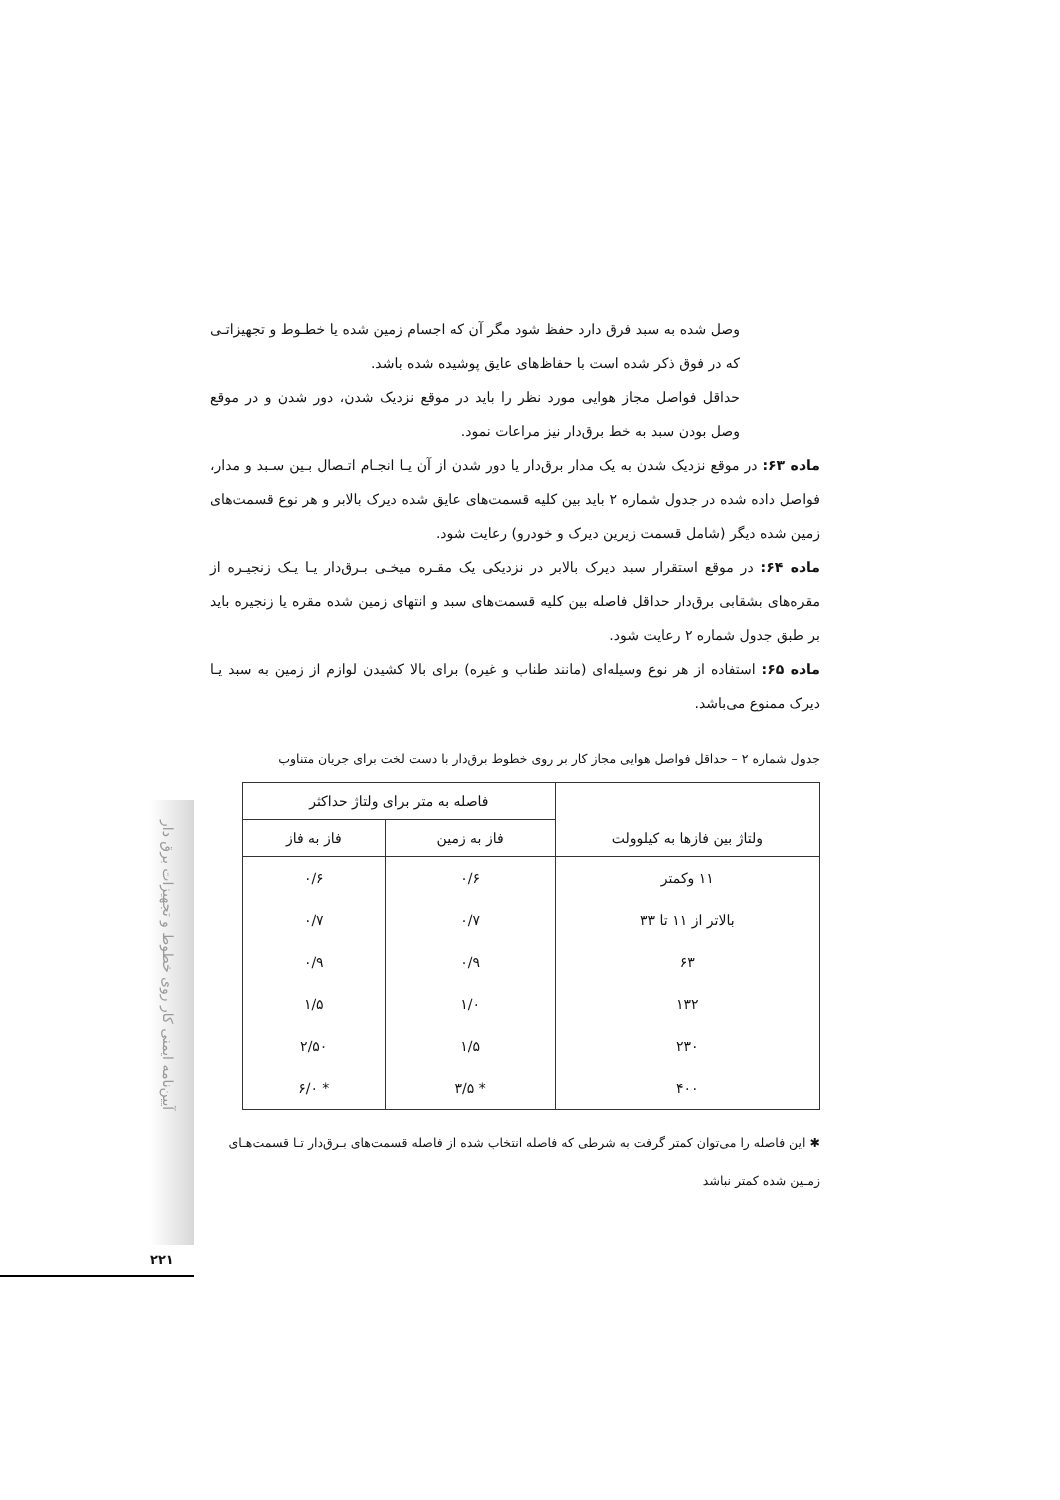آیین‌نامه ایمنی کار روی خطوط و تجهیزات برق دار
۲۲۱
وصل شده به سبد فرق دارد حفظ شود مگر آن که اجسام زمین شده یا خطـوط و تجهیزاتـی که در فوق ذکر شده است با حفاظ‌های عایق پوشیده شده باشد.
حداقل فواصل مجاز هوایی مورد نظر را باید در موقع نزدیک شدن، دور شدن و در موقع وصل بودن سبد به خط برق‌دار نیز مراعات نمود.
ماده ۶۳: در موقع نزدیک شدن به یک مدار برق‌دار یا دور شدن از آن یـا انجـام اتـصال بـین سـبد و مدار، فواصل داده شده در جدول شماره ۲ باید بین کلیه قسمت‌های عایق شده دیرک بالابر و هر نوع قسمت‌های زمین شده دیگر (شامل قسمت زیرین دیرک و خودرو) رعایت شود.
ماده ۶۴: در موقع استقرار سبد دیرک بالابر در نزدیکی یک مقـره میخـی بـرق‌دار یـا یـک زنجیـره از مقره‌های بشقابی برق‌دار حداقل فاصله بین کلیه قسمت‌های سبد و انتهای زمین شده مقره یا زنجیره باید بر طبق جدول شماره ۲ رعایت شود.
ماده ۶۵: استفاده از هر نوع وسیله‌ای (مانند طناب و غیره) برای بالا کشیدن لوازم از زمین به سبد یـا دیرک ممنوع می‌باشد.
جدول شماره ۲ – حداقل فواصل هوایی مجاز کار بر روی خطوط برق‌دار با دست لخت برای جریان متناوب
| ولتاژ بین فازها به کیلوولت | فاصله به متر برای ولتاژ حداکثر | |
| --- | --- | --- |
| | فاز به زمین | فاز به فاز |
| ۱۱ وکمتر | ۰/۶ | ۰/۶ |
| بالاتر از ۱۱ تا ۳۳ | ۰/۷ | ۰/۷ |
| ۶۳ | ۰/۹ | ۰/۹ |
| ۱۳۲ | ۱/۰ | ۱/۵ |
| ۲۳۰ | ۱/۵ | ۲/۵۰ |
| ۴۰۰ | * ۳/۵ | * ۶/۰ |
✱ این فاصله را می‌توان کمتر گرفت به شرطی که فاصله انتخاب شده از فاصله قسمت‌های بـرق‌دار تـا قسمت‌هـای زمـین شده کمتر نباشد